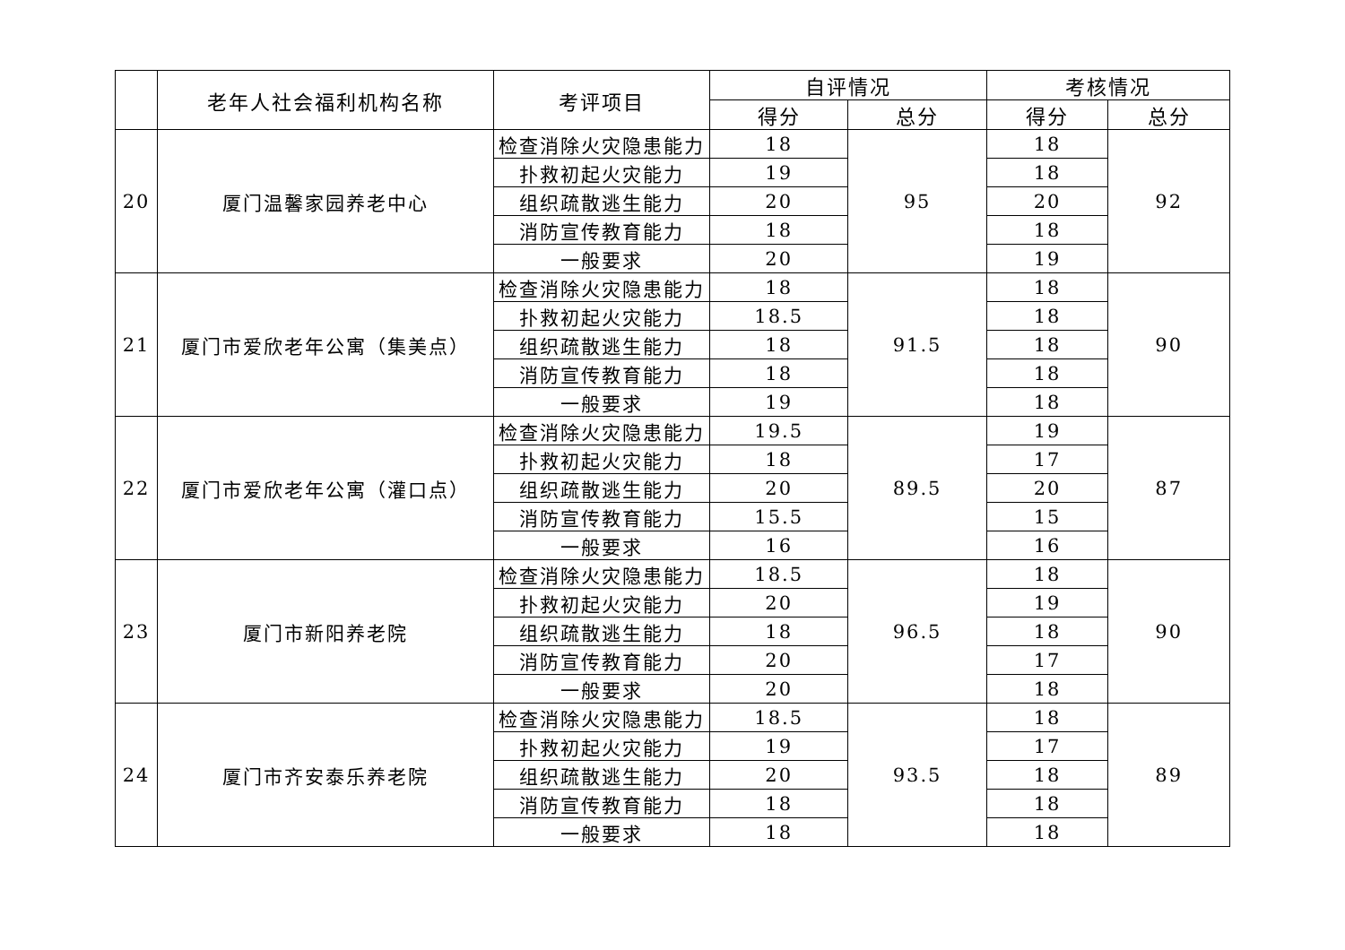| | 老年人社会福利机构名称 | 考评项目 | 自评情况 | | 考核情况 | |
| --- | --- | --- | --- | --- | --- | --- |
| | | | 得分 | 总分 | 得分 | 总分 |
| 20 | 厦门温馨家园养老中心 | 检查消除火灾隐患能力 | 18 | 95 | 18 | 92 |
| | | 扑救初起火灾能力 | 19 | | 18 | |
| | | 组织疏散逃生能力 | 20 | | 20 | |
| | | 消防宣传教育能力 | 18 | | 18 | |
| | | 一般要求 | 20 | | 19 | |
| 21 | 厦门市爱欣老年公寓（集美点） | 检查消除火灾隐患能力 | 18 | 91.5 | 18 | 90 |
| | | 扑救初起火灾能力 | 18.5 | | 18 | |
| | | 组织疏散逃生能力 | 18 | | 18 | |
| | | 消防宣传教育能力 | 18 | | 18 | |
| | | 一般要求 | 19 | | 18 | |
| 22 | 厦门市爱欣老年公寓（灌口点） | 检查消除火灾隐患能力 | 19.5 | 89.5 | 19 | 87 |
| | | 扑救初起火灾能力 | 18 | | 17 | |
| | | 组织疏散逃生能力 | 20 | | 20 | |
| | | 消防宣传教育能力 | 15.5 | | 15 | |
| | | 一般要求 | 16 | | 16 | |
| 23 | 厦门市新阳养老院 | 检查消除火灾隐患能力 | 18.5 | 96.5 | 18 | 90 |
| | | 扑救初起火灾能力 | 20 | | 19 | |
| | | 组织疏散逃生能力 | 18 | | 18 | |
| | | 消防宣传教育能力 | 20 | | 17 | |
| | | 一般要求 | 20 | | 18 | |
| 24 | 厦门市齐安泰乐养老院 | 检查消除火灾隐患能力 | 18.5 | 93.5 | 18 | 89 |
| | | 扑救初起火灾能力 | 19 | | 17 | |
| | | 组织疏散逃生能力 | 20 | | 18 | |
| | | 消防宣传教育能力 | 18 | | 18 | |
| | | 一般要求 | 18 | | 18 | |